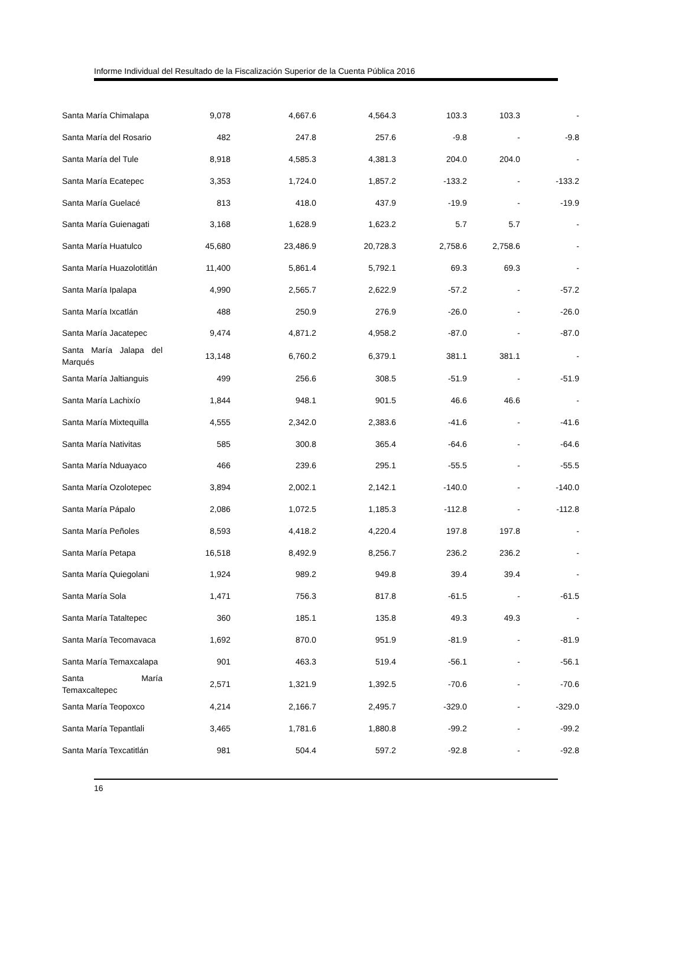Informe Individual del Resultado de la Fiscalización Superior de la Cuenta Pública 2016
| Santa María Chimalapa | 9,078 | 4,667.6 | 4,564.3 | 103.3 | 103.3 | - |
| Santa María del Rosario | 482 | 247.8 | 257.6 | -9.8 | - | -9.8 |
| Santa María del Tule | 8,918 | 4,585.3 | 4,381.3 | 204.0 | 204.0 | - |
| Santa María Ecatepec | 3,353 | 1,724.0 | 1,857.2 | -133.2 | - | -133.2 |
| Santa María Guelacé | 813 | 418.0 | 437.9 | -19.9 | - | -19.9 |
| Santa María Guienagati | 3,168 | 1,628.9 | 1,623.2 | 5.7 | 5.7 | - |
| Santa María Huatulco | 45,680 | 23,486.9 | 20,728.3 | 2,758.6 | 2,758.6 | - |
| Santa María Huazolotitlán | 11,400 | 5,861.4 | 5,792.1 | 69.3 | 69.3 | - |
| Santa María Ipalapa | 4,990 | 2,565.7 | 2,622.9 | -57.2 | - | -57.2 |
| Santa María Ixcatlán | 488 | 250.9 | 276.9 | -26.0 | - | -26.0 |
| Santa María Jacatepec | 9,474 | 4,871.2 | 4,958.2 | -87.0 | - | -87.0 |
| Santa María Jalapa del Marqués | 13,148 | 6,760.2 | 6,379.1 | 381.1 | 381.1 | - |
| Santa María Jaltianguis | 499 | 256.6 | 308.5 | -51.9 | - | -51.9 |
| Santa María Lachixío | 1,844 | 948.1 | 901.5 | 46.6 | 46.6 | - |
| Santa María Mixtequilla | 4,555 | 2,342.0 | 2,383.6 | -41.6 | - | -41.6 |
| Santa María Nativitas | 585 | 300.8 | 365.4 | -64.6 | - | -64.6 |
| Santa María Nduayaco | 466 | 239.6 | 295.1 | -55.5 | - | -55.5 |
| Santa María Ozolotepec | 3,894 | 2,002.1 | 2,142.1 | -140.0 | - | -140.0 |
| Santa María Pápalo | 2,086 | 1,072.5 | 1,185.3 | -112.8 | - | -112.8 |
| Santa María Peñoles | 8,593 | 4,418.2 | 4,220.4 | 197.8 | 197.8 | - |
| Santa María Petapa | 16,518 | 8,492.9 | 8,256.7 | 236.2 | 236.2 | - |
| Santa María Quiegolani | 1,924 | 989.2 | 949.8 | 39.4 | 39.4 | - |
| Santa María Sola | 1,471 | 756.3 | 817.8 | -61.5 | - | -61.5 |
| Santa María Tataltepec | 360 | 185.1 | 135.8 | 49.3 | 49.3 | - |
| Santa María Tecomavaca | 1,692 | 870.0 | 951.9 | -81.9 | - | -81.9 |
| Santa María Temaxcalapa | 901 | 463.3 | 519.4 | -56.1 | - | -56.1 |
| Santa María Temaxcaltepec | 2,571 | 1,321.9 | 1,392.5 | -70.6 | - | -70.6 |
| Santa María Teopoxco | 4,214 | 2,166.7 | 2,495.7 | -329.0 | - | -329.0 |
| Santa María Tepantlali | 3,465 | 1,781.6 | 1,880.8 | -99.2 | - | -99.2 |
| Santa María Texcatitlán | 981 | 504.4 | 597.2 | -92.8 | - | -92.8 |
16